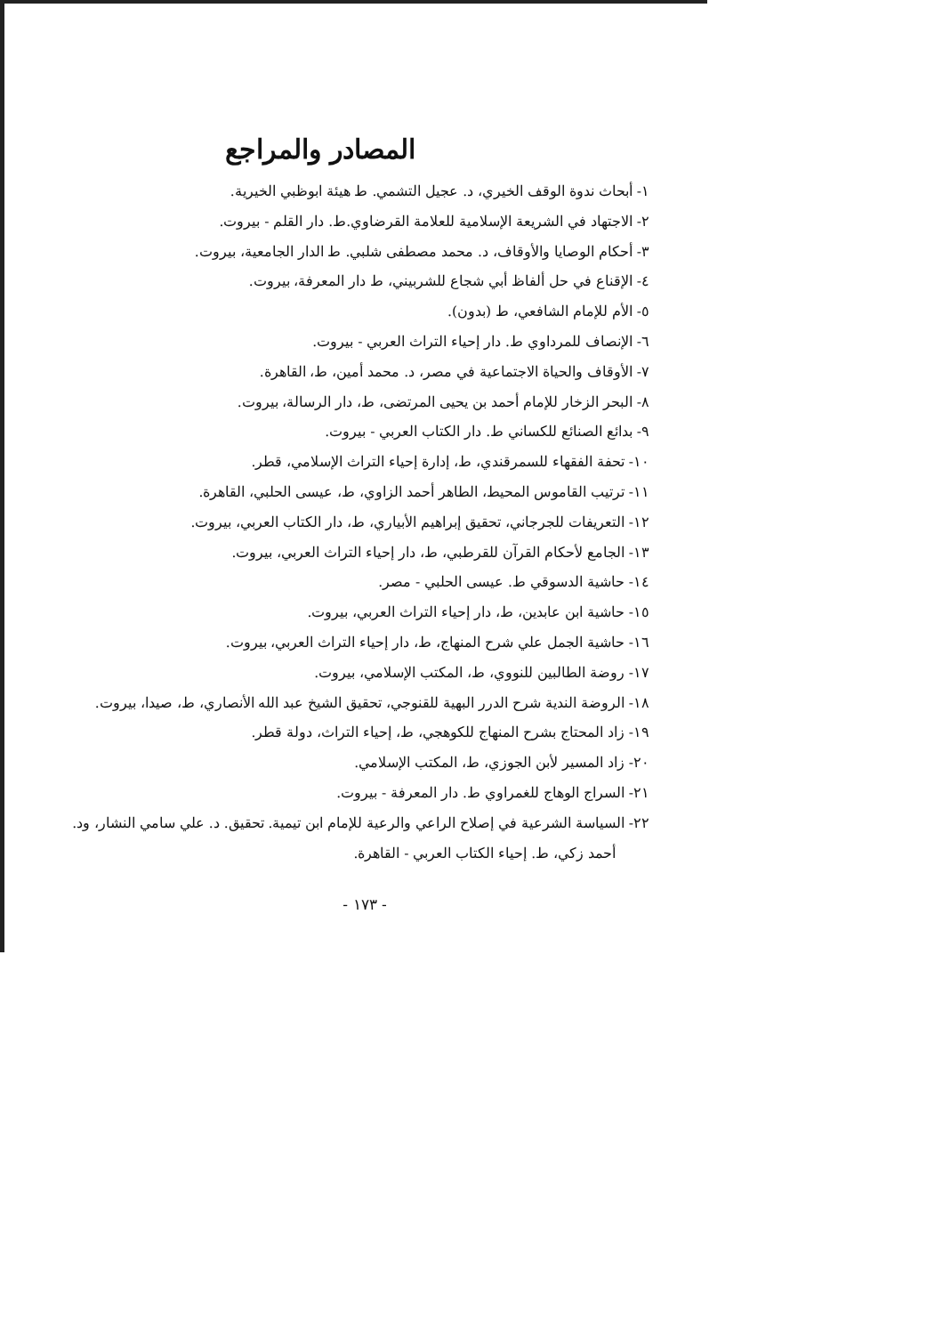المصادر والمراجع
١- أبحاث ندوة الوقف الخيري، د. عجيل التشمي. ط هيئة ابوظبي الخيرية.
٢- الاجتهاد في الشريعة الإسلامية للعلامة القرضاوي.ط. دار القلم - بيروت.
٣- أحكام الوصايا والأوقاف، د. محمد مصطفى شلبي. ط الدار الجامعية، بيروت.
٤- الإقناع في حل ألفاظ أبي شجاع للشربيني، ط دار المعرفة، بيروت.
٥- الأم للإمام الشافعي، ط (بدون).
٦- الإنصاف للمرداوي ط. دار إحياء التراث العربي - بيروت.
٧- الأوقاف والحياة الاجتماعية في مصر، د. محمد أمين، ط، القاهرة.
٨- البحر الزخار للإمام أحمد بن يحيى المرتضى، ط، دار الرسالة، بيروت.
٩- بدائع الصنائع للكساني ط. دار الكتاب العربي - بيروت.
١٠- تحفة الفقهاء للسمرقندي، ط، إدارة إحياء التراث الإسلامي، قطر.
١١- ترتيب القاموس المحيط، الطاهر أحمد الزاوي، ط، عيسى الحلبي، القاهرة.
١٢- التعريفات للجرجاني، تحقيق إبراهيم الأبياري، ط، دار الكتاب العربي، بيروت.
١٣- الجامع لأحكام القرآن للقرطبي، ط، دار إحياء التراث العربي، بيروت.
١٤- حاشية الدسوقي ط. عيسى الحلبي - مصر.
١٥- حاشية ابن عابدين، ط، دار إحياء التراث العربي، بيروت.
١٦- حاشية الجمل علي شرح المنهاج، ط، دار إحياء التراث العربي، بيروت.
١٧- روضة الطالبين للنووي، ط، المكتب الإسلامي، بيروت.
١٨- الروضة الندية شرح الدرر البهية للقنوجي، تحقيق الشيخ عبد الله الأنصاري، ط، صيدا، بيروت.
١٩- زاد المحتاج بشرح المنهاج للكوهجي، ط، إحياء التراث، دولة قطر.
٢٠- زاد المسير لأبن الجوزي، ط، المكتب الإسلامي.
٢١- السراج الوهاج للغمراوي ط. دار المعرفة - بيروت.
٢٢- السياسة الشرعية في إصلاح الراعي والرعية للإمام ابن تيمية. تحقيق. د. علي سامي النشار، ود.
أحمد زكي، ط. إحياء الكتاب العربي - القاهرة.
- ١٧٣ -